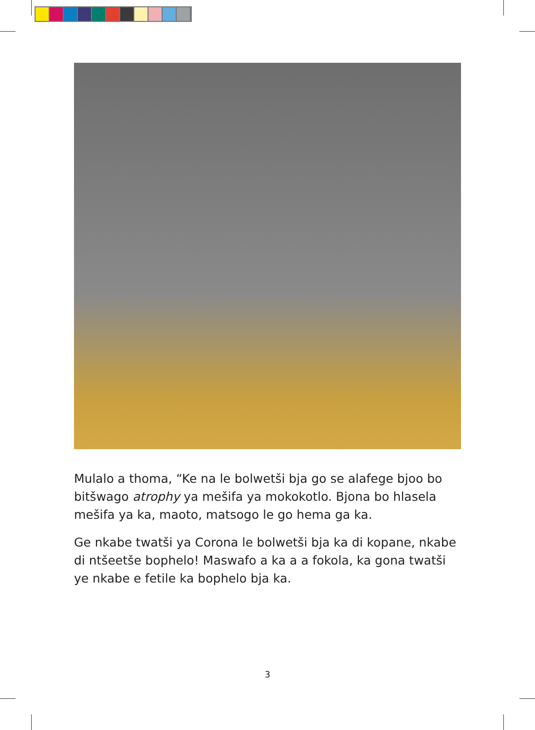Mulalo a thoma, “Ke na le bolwetši bja go se alafege bjoo bo bitšwago atrophy ya mešifa ya mokokotlo. Bjona bo hlasela mešifa ya ka, maoto, matsogo le go hema ga ka.
Ge nkabe twatši ya Corona le bolwetši bja ka di kopane, nkabe di ntšeetše bophelo! Maswafo a ka a a fokola, ka gona twatši ye nkabe e fetile ka bophelo bja ka.
3